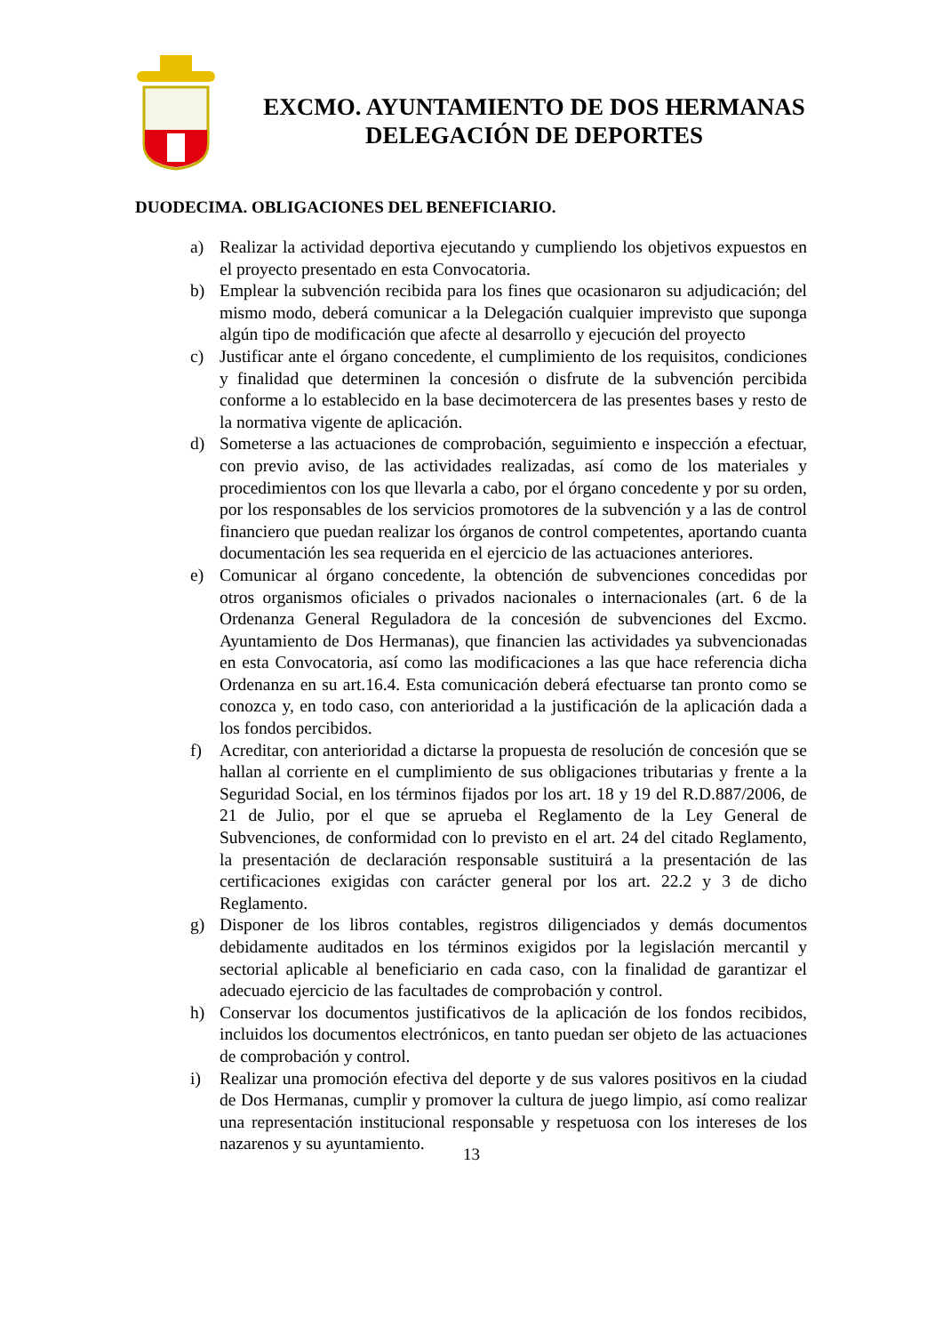EXCMO. AYUNTAMIENTO DE DOS HERMANAS
DELEGACIÓN DE DEPORTES
DUODECIMA. OBLIGACIONES DEL BENEFICIARIO.
a) Realizar la actividad deportiva ejecutando y cumpliendo los objetivos expuestos en el proyecto presentado en esta Convocatoria.
b) Emplear la subvención recibida para los fines que ocasionaron su adjudicación; del mismo modo, deberá comunicar a la Delegación cualquier imprevisto que suponga algún tipo de modificación que afecte al desarrollo y ejecución del proyecto
c) Justificar ante el órgano concedente, el cumplimiento de los requisitos, condiciones y finalidad que determinen la concesión o disfrute de la subvención percibida conforme a lo establecido en la base decimotercera de las presentes bases y resto de la normativa vigente de aplicación.
d) Someterse a las actuaciones de comprobación, seguimiento e inspección a efectuar, con previo aviso, de las actividades realizadas, así como de los materiales y procedimientos con los que llevarla a cabo, por el órgano concedente y por su orden, por los responsables de los servicios promotores de la subvención y a las de control financiero que puedan realizar los órganos de control competentes, aportando cuanta documentación les sea requerida en el ejercicio de las actuaciones anteriores.
e) Comunicar al órgano concedente, la obtención de subvenciones concedidas por otros organismos oficiales o privados nacionales o internacionales (art. 6 de la Ordenanza General Reguladora de la concesión de subvenciones del Excmo. Ayuntamiento de Dos Hermanas), que financien las actividades ya subvencionadas en esta Convocatoria, así como las modificaciones a las que hace referencia dicha Ordenanza en su art.16.4. Esta comunicación deberá efectuarse tan pronto como se conozca y, en todo caso, con anterioridad a la justificación de la aplicación dada a los fondos percibidos.
f) Acreditar, con anterioridad a dictarse la propuesta de resolución de concesión que se hallan al corriente en el cumplimiento de sus obligaciones tributarias y frente a la Seguridad Social, en los términos fijados por los art. 18 y 19 del R.D.887/2006, de 21 de Julio, por el que se aprueba el Reglamento de la Ley General de Subvenciones, de conformidad con lo previsto en el art. 24 del citado Reglamento, la presentación de declaración responsable sustituirá a la presentación de las certificaciones exigidas con carácter general por los art. 22.2 y 3 de dicho Reglamento.
g) Disponer de los libros contables, registros diligenciados y demás documentos debidamente auditados en los términos exigidos por la legislación mercantil y sectorial aplicable al beneficiario en cada caso, con la finalidad de garantizar el adecuado ejercicio de las facultades de comprobación y control.
h) Conservar los documentos justificativos de la aplicación de los fondos recibidos, incluidos los documentos electrónicos, en tanto puedan ser objeto de las actuaciones de comprobación y control.
i) Realizar una promoción efectiva del deporte y de sus valores positivos en la ciudad de Dos Hermanas, cumplir y promover la cultura de juego limpio, así como realizar una representación institucional responsable y respetuosa con los intereses de los nazarenos y su ayuntamiento.
13